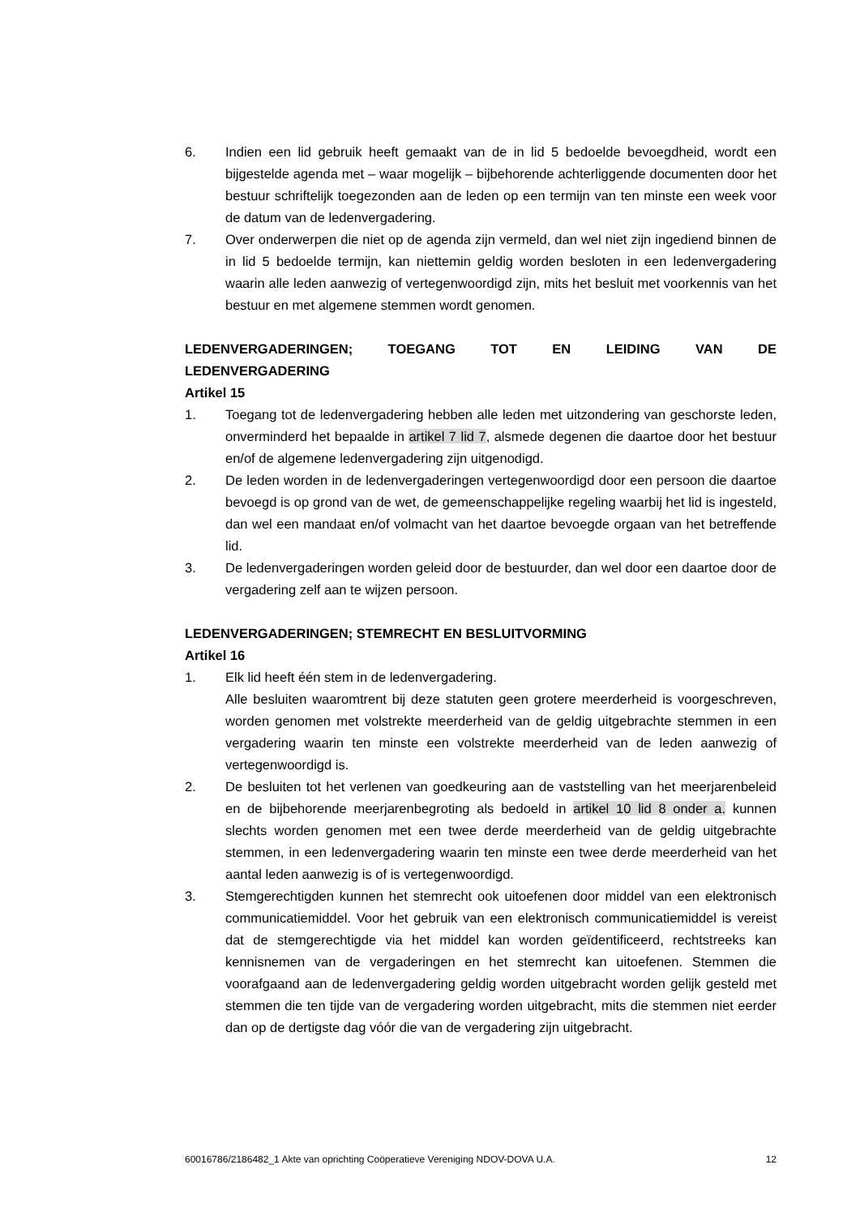6. Indien een lid gebruik heeft gemaakt van de in lid 5 bedoelde bevoegdheid, wordt een bijgestelde agenda met – waar mogelijk – bijbehorende achterliggende documenten door het bestuur schriftelijk toegezonden aan de leden op een termijn van ten minste een week voor de datum van de ledenvergadering.
7. Over onderwerpen die niet op de agenda zijn vermeld, dan wel niet zijn ingediend binnen de in lid 5 bedoelde termijn, kan niettemin geldig worden besloten in een ledenvergadering waarin alle leden aanwezig of vertegenwoordigd zijn, mits het besluit met voorkennis van het bestuur en met algemene stemmen wordt genomen.
LEDENVERGADERINGEN; TOEGANG TOT EN LEIDING VAN DE
LEDENVERGADERING
Artikel 15
1. Toegang tot de ledenvergadering hebben alle leden met uitzondering van geschorste leden, onverminderd het bepaalde in artikel 7 lid 7, alsmede degenen die daartoe door het bestuur en/of de algemene ledenvergadering zijn uitgenodigd.
2. De leden worden in de ledenvergaderingen vertegenwoordigd door een persoon die daartoe bevoegd is op grond van de wet, de gemeenschappelijke regeling waarbij het lid is ingesteld, dan wel een mandaat en/of volmacht van het daartoe bevoegde orgaan van het betreffende lid.
3. De ledenvergaderingen worden geleid door de bestuurder, dan wel door een daartoe door de vergadering zelf aan te wijzen persoon.
LEDENVERGADERINGEN; STEMRECHT EN BESLUITVORMING
Artikel 16
1. Elk lid heeft één stem in de ledenvergadering.
Alle besluiten waaromtrent bij deze statuten geen grotere meerderheid is voorgeschreven, worden genomen met volstrekte meerderheid van de geldig uitgebrachte stemmen in een vergadering waarin ten minste een volstrekte meerderheid van de leden aanwezig of vertegenwoordigd is.
2. De besluiten tot het verlenen van goedkeuring aan de vaststelling van het meerjarenbeleid en de bijbehorende meerjarenbegroting als bedoeld in artikel 10 lid 8 onder a. kunnen slechts worden genomen met een twee derde meerderheid van de geldig uitgebrachte stemmen, in een ledenvergadering waarin ten minste een twee derde meerderheid van het aantal leden aanwezig is of is vertegenwoordigd.
3. Stemgerechtigden kunnen het stemrecht ook uitoefenen door middel van een elektronisch communicatiemiddel. Voor het gebruik van een elektronisch communicatiemiddel is vereist dat de stemgerechtigde via het middel kan worden geïdentificeerd, rechtstreeks kan kennisnemen van de vergaderingen en het stemrecht kan uitoefenen. Stemmen die voorafgaand aan de ledenvergadering geldig worden uitgebracht worden gelijk gesteld met stemmen die ten tijde van de vergadering worden uitgebracht, mits die stemmen niet eerder dan op de dertigste dag vóór die van de vergadering zijn uitgebracht.
60016786/2186482_1 Akte van oprichting Coöperatieve Vereniging NDOV-DOVA U.A. 12